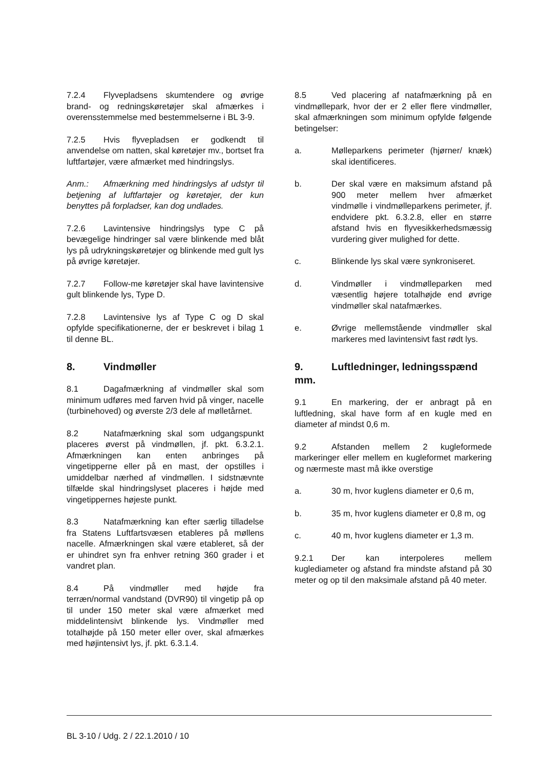7.2.4 Flyvepladsens skumtendere og øvrige brand- og redningskøretøjer skal afmærkes i overensstemmelse med bestemmelserne i BL 3-9.
7.2.5 Hvis flyvepladsen er godkendt til anvendelse om natten, skal køretøjer mv., bortset fra luftfartøjer, være afmærket med hindringslys.
Anm.: Afmærkning med hindringslys af udstyr til betjening af luftfartøjer og køretøjer, der kun benyttes på forpladser, kan dog undlades.
7.2.6 Lavintensive hindringslys type C på bevægelige hindringer sal være blinkende med blåt lys på udrykningskøretøjer og blinkende med gult lys på øvrige køretøjer.
7.2.7 Follow-me køretøjer skal have lavintensive gult blinkende lys, Type D.
7.2.8 Lavintensive lys af Type C og D skal opfylde specifikationerne, der er beskrevet i bilag 1 til denne BL.
8. Vindmøller
8.1 Dagafmærkning af vindmøller skal som minimum udføres med farven hvid på vinger, nacelle (turbinehoved) og øverste 2/3 dele af mølletårnet.
8.2 Natafmærkning skal som udgangspunkt placeres øverst på vindmøllen, jf. pkt. 6.3.2.1. Afmærkningen kan enten anbringes på vingetipperne eller på en mast, der opstilles i umiddelbar nærhed af vindmøllen. I sidstnævnte tilfælde skal hindringslyset placeres i højde med vingetippernes højeste punkt.
8.3 Natafmærkning kan efter særlig tilladelse fra Statens Luftfartsvæsen etableres på møllens nacelle. Afmærkningen skal være etableret, så der er uhindret syn fra enhver retning 360 grader i et vandret plan.
8.4 På vindmøller med højde fra terræn/normal vandstand (DVR90) til vingetip på op til under 150 meter skal være afmærket med middelintensivt blinkende lys. Vindmøller med totalhøjde på 150 meter eller over, skal afmærkes med højintensivt lys, jf. pkt. 6.3.1.4.
8.5 Ved placering af natafmærkning på en vindmøllepark, hvor der er 2 eller flere vindmøller, skal afmærkningen som minimum opfylde følgende betingelser:
a. Mølleparkens perimeter (hjørner/ knæk) skal identificeres.
b. Der skal være en maksimum afstand på 900 meter mellem hver afmærket vindmølle i vindmølleparkens perimeter, jf. endvidere pkt. 6.3.2.8, eller en større afstand hvis en flyvesikkerhedsmæssig vurdering giver mulighed for dette.
c. Blinkende lys skal være synkroniseret.
d. Vindmøller i vindmølleparken med væsentlig højere totalhøjde end øvrige vindmøller skal natafmærkes.
e. Øvrige mellemstående vindmøller skal markeres med lavintensivt fast rødt lys.
9. Luftledninger, ledningsspænd mm.
9.1 En markering, der er anbragt på en luftledning, skal have form af en kugle med en diameter af mindst 0,6 m.
9.2 Afstanden mellem 2 kugleformede markeringer eller mellem en kugleformet markering og nærmeste mast må ikke overstige
a. 30 m, hvor kuglens diameter er 0,6 m,
b. 35 m, hvor kuglens diameter er 0,8 m, og
c. 40 m, hvor kuglens diameter er 1,3 m.
9.2.1 Der kan interpoleres mellem kuglediameter og afstand fra mindste afstand på 30 meter og op til den maksimale afstand på 40 meter.
BL 3-10 / Udg. 2 / 22.1.2010 / 10